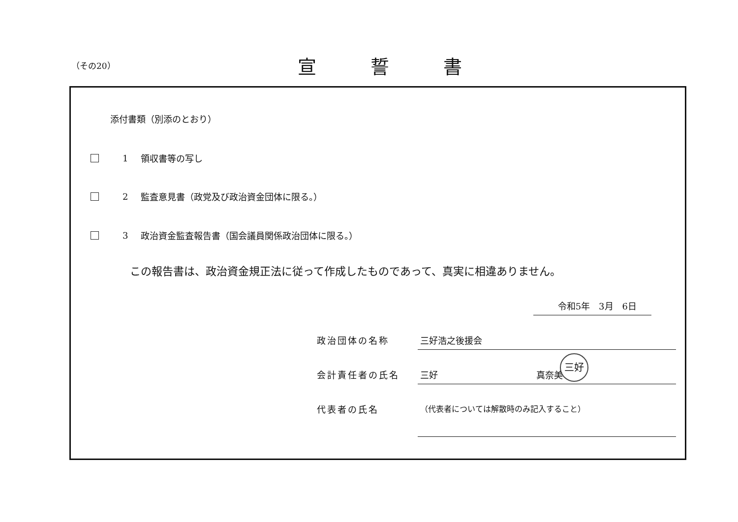（その20）
宣 誓 書
添付書類（別添のとおり）
1 領収書等の写し
2 監査意見書（政党及び政治資金団体に限る。）
3 政治資金監査報告書（国会議員関係政治団体に限る。）
この報告書は、政治資金規正法に従って作成したものであって、真実に相違ありません。
令和5年　3月　6日
政治団体の名称 三好浩之後援会
会計責任者の氏名 三好 真奈美
代表者の氏名
（代表者については解散時のみ記入すること）
三好